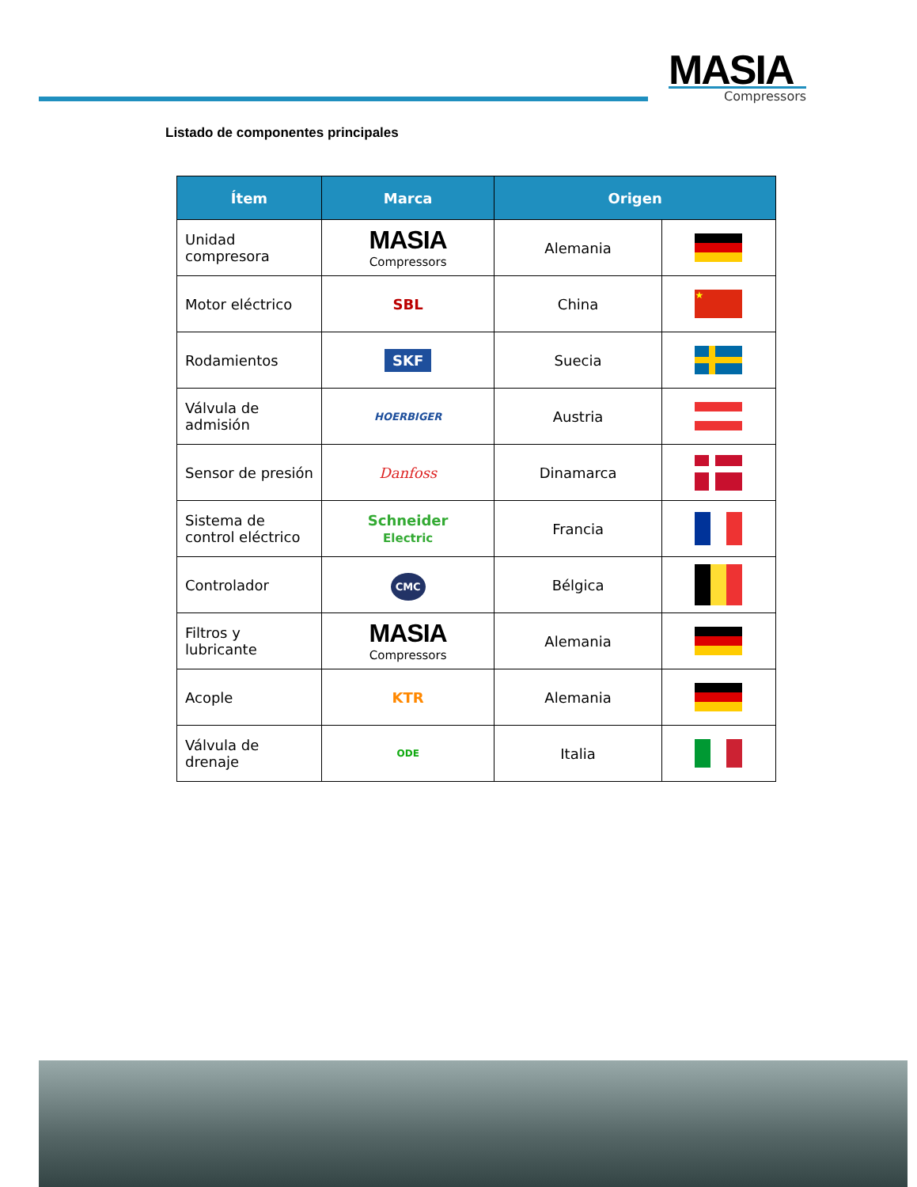MASIA
Compressors
Listado de componentes principales
| Ítem | Marca | Origen | |
| --- | --- | --- | --- |
| Unidad compresora | MASIA Compressors | Alemania | |
| Motor eléctrico | SBL | China | ★ |
| Rodamientos | SKF | Suecia | |
| Válvula de admisión | HOERBIGER | Austria | |
| Sensor de presión | Danfoss | Dinamarca | |
| Sistema de control eléctrico | Schneider Electric | Francia | |
| Controlador | CMC | Bélgica | |
| Filtros y lubricante | MASIA Compressors | Alemania | |
| Acople | KTR | Alemania | |
| Válvula de drenaje | ODE | Italia | |